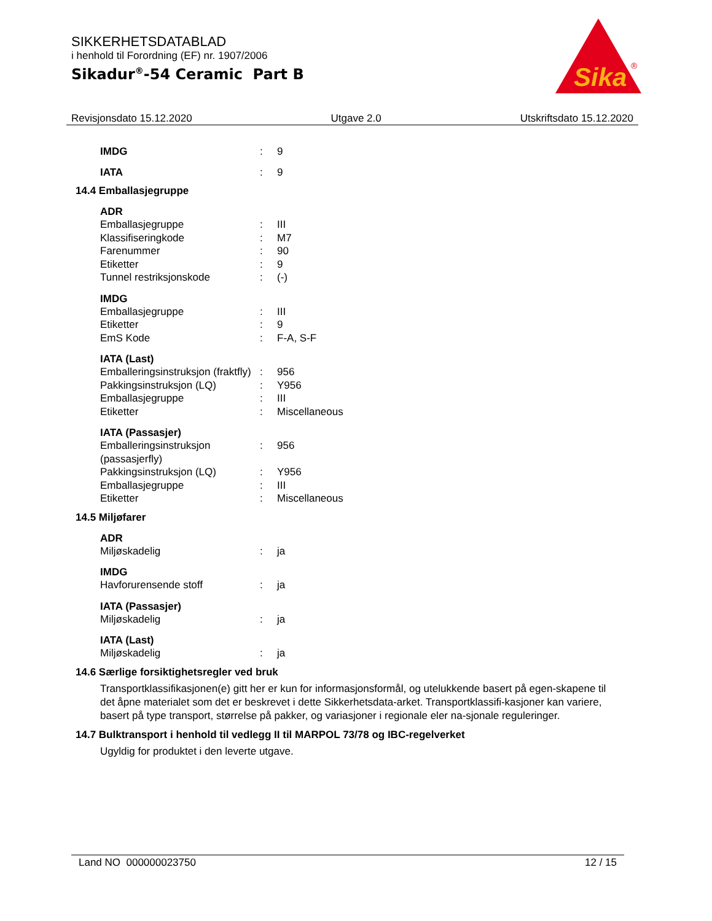SIKKERHETSDATABLAD
i henhold til Forordning (EF) nr. 1907/2006
Sikadur<sup>®</sup>-54 Ceramic Part B
Sika
®
Revisjonsdato 15.12.2020 Utgave 2.0 Utskriftsdato 15.12.2020
IMDG: 9
IATA: 9
14.4 Emballasjegruppe
ADR
Emballasjegruppe: III
Klassifiseringkode: M7
Farenummer: 90
Etiketter: 9
Tunnel restriksjonskode: (-)
IMDG
Emballasjegruppe: III
Etiketter: 9
EmS Kode: F-A, S-F
IATA (Last)
Emballeringsinstruksjon (fraktfly): 956
Pakkingsinstruksjon (LQ): Y956
Emballasjegruppe: III
Etiketter: Miscellaneous
IATA (Passasjer)
Emballeringsinstruksjon (passasjerfly): 956
Pakkingsinstruksjon (LQ): Y956
Emballasjegruppe: III
Etiketter: Miscellaneous
14.5 Miljøfarer
ADR
Miljøskadelig: ja
IMDG
Havforurensende stoff: ja
IATA (Passasjer)
Miljøskadelig: ja
IATA (Last)
Miljøskadelig: ja
14.6 Særlige forsiktighetsregler ved bruk
Transportklassifikasjonen(e) gitt her er kun for informasjonsformål, og utelukkende basert på egen-skapene til det åpne materialet som det er beskrevet i dette Sikkerhetsdata-arket. Transportklassifi-kasjoner kan variere, basert på type transport, størrelse på pakker, og variasjoner i regionale eler na-sjonale reguleringer.
14.7 Bulktransport i henhold til vedlegg II til MARPOL 73/78 og IBC-regelverket
Ugyldig for produktet i den leverte utgave.
Land NO 000000023750 12 / 15